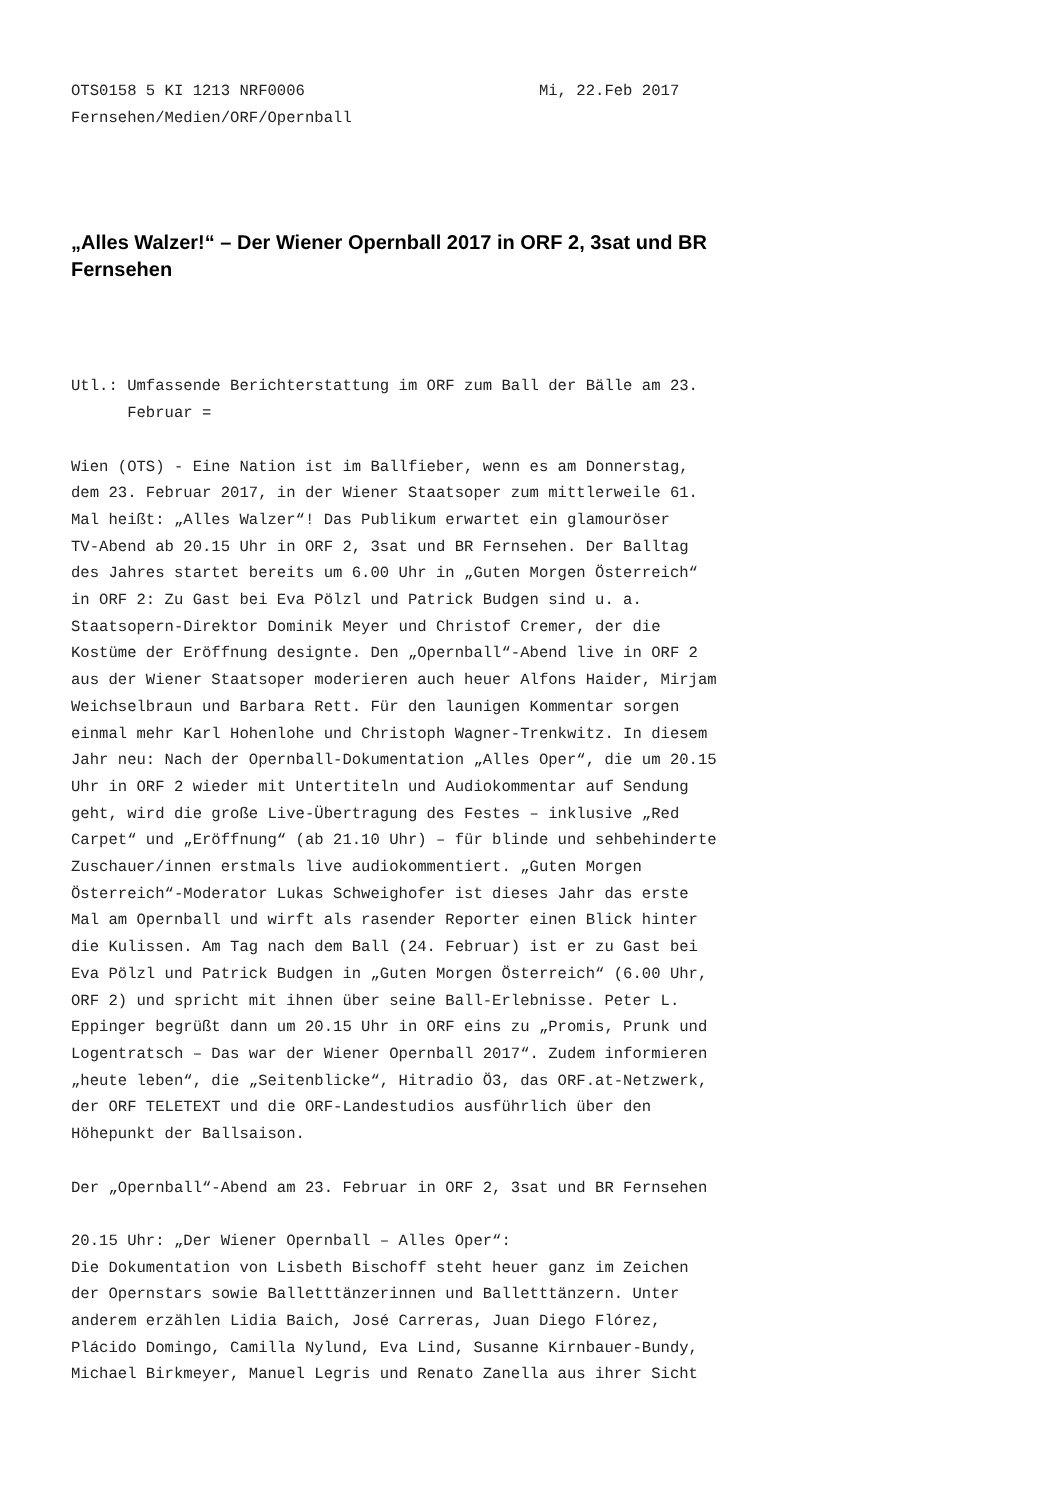OTS0158 5 KI 1213 NRF0006                         Mi, 22.Feb 2017
Fernsehen/Medien/ORF/Opernball
„Alles Walzer!“ – Der Wiener Opernball 2017 in ORF 2, 3sat und BR Fernsehen
Utl.: Umfassende Berichterstattung im ORF zum Ball der Bälle am 23.
      Februar =

Wien (OTS) - Eine Nation ist im Ballfieber, wenn es am Donnerstag,
dem 23. Februar 2017, in der Wiener Staatsoper zum mittlerweile 61.
Mal heißt: „Alles Walzer“! Das Publikum erwartet ein glamouröser
TV-Abend ab 20.15 Uhr in ORF 2, 3sat und BR Fernsehen. Der Balltag
des Jahres startet bereits um 6.00 Uhr in „Guten Morgen Österreich“
in ORF 2: Zu Gast bei Eva Pölzl und Patrick Budgen sind u. a.
Staatsopern-Direktor Dominik Meyer und Christof Cremer, der die
Kostüme der Eröffnung designte. Den „Opernball“-Abend live in ORF 2
aus der Wiener Staatsoper moderieren auch heuer Alfons Haider, Mirjam
Weichselbraun und Barbara Rett. Für den launigen Kommentar sorgen
einmal mehr Karl Hohenlohe und Christoph Wagner-Trenkwitz. In diesem
Jahr neu: Nach der Opernball-Dokumentation „Alles Oper“, die um 20.15
Uhr in ORF 2 wieder mit Untertiteln und Audiokommentar auf Sendung
geht, wird die große Live-Übertragung des Festes – inklusive „Red
Carpet“ und „Eröffnung“ (ab 21.10 Uhr) – für blinde und sehbehinderte
Zuschauer/innen erstmals live audiokommentiert. „Guten Morgen
Österreich“-Moderator Lukas Schweighofer ist dieses Jahr das erste
Mal am Opernball und wirft als rasender Reporter einen Blick hinter
die Kulissen. Am Tag nach dem Ball (24. Februar) ist er zu Gast bei
Eva Pölzl und Patrick Budgen in „Guten Morgen Österreich“ (6.00 Uhr,
ORF 2) und spricht mit ihnen über seine Ball-Erlebnisse. Peter L.
Eppinger begrüßt dann um 20.15 Uhr in ORF eins zu „Promis, Prunk und
Logentratsch – Das war der Wiener Opernball 2017“. Zudem informieren
„heute leben“, die „Seitenblicke“, Hitradio Ö3, das ORF.at-Netzwerk,
der ORF TELETEXT und die ORF-Landestudios ausführlich über den
Höhepunkt der Ballsaison.

Der „Opernball“-Abend am 23. Februar in ORF 2, 3sat und BR Fernsehen

20.15 Uhr: „Der Wiener Opernball – Alles Oper“:
Die Dokumentation von Lisbeth Bischoff steht heuer ganz im Zeichen
der Opernstars sowie Balletttänzerinnen und Balletttänzern. Unter
anderem erzählen Lidia Baich, José Carreras, Juan Diego Flórez,
Plácido Domingo, Camilla Nylund, Eva Lind, Susanne Kirnbauer-Bundy,
Michael Birkmeyer, Manuel Legris und Renato Zanella aus ihrer Sicht